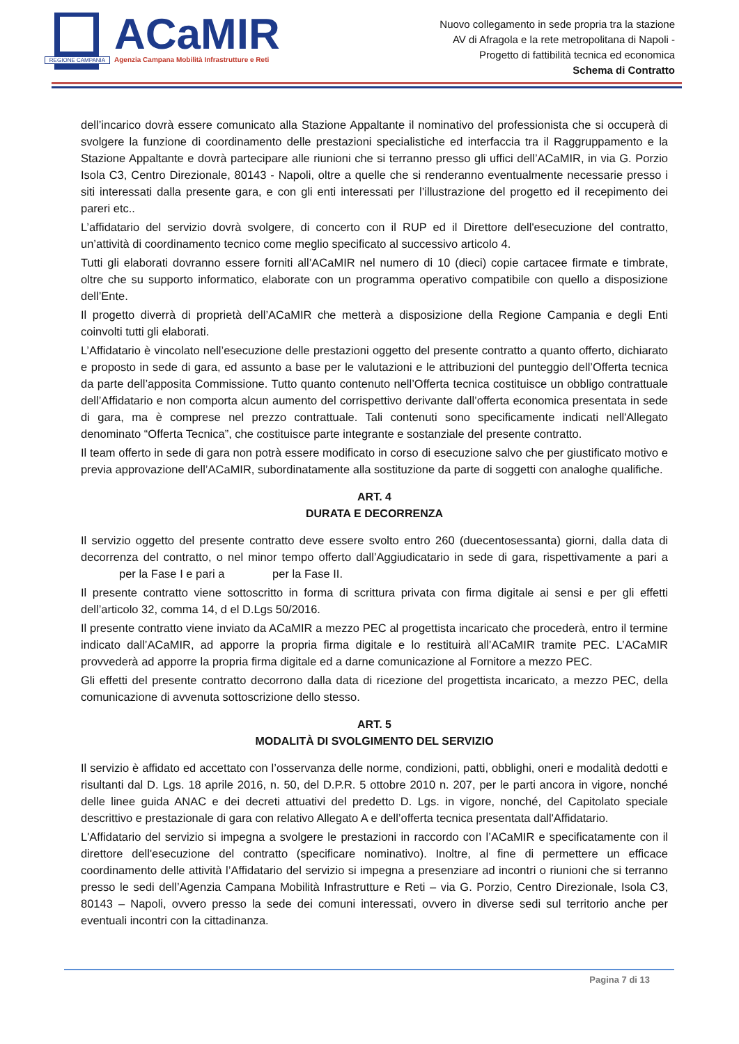REGIONE CAMPANIA
ACaMIR
Agenzia Campana Mobilità Infrastrutture e Reti
Nuovo collegamento in sede propria tra la stazione
AV di Afragola e la rete metropolitana di Napoli -
Progetto di fattibilità tecnica ed economica
Schema di Contratto
dell’incarico dovrà essere comunicato alla Stazione Appaltante il nominativo del professionista che si occuperà di svolgere la funzione di coordinamento delle prestazioni specialistiche ed interfaccia tra il Raggruppamento e la Stazione Appaltante e dovrà partecipare alle riunioni che si terranno presso gli uffici dell’ACaMIR, in via G. Porzio Isola C3, Centro Direzionale, 80143 - Napoli, oltre a quelle che si renderanno eventualmente necessarie presso i siti interessati dalla presente gara, e con gli enti interessati per l’illustrazione del progetto ed il recepimento dei pareri etc..
L’affidatario del servizio dovrà svolgere, di concerto con il RUP ed il Direttore dell'esecuzione del contratto, un’attività di coordinamento tecnico come meglio specificato al successivo articolo 4.
Tutti gli elaborati dovranno essere forniti all’ACaMIR nel numero di 10 (dieci) copie cartacee firmate e timbrate, oltre che su supporto informatico, elaborate con un programma operativo compatibile con quello a disposizione dell’Ente.
Il progetto diverrà di proprietà dell’ACaMIR che metterà a disposizione della Regione Campania e degli Enti coinvolti tutti gli elaborati.
L’Affidatario è vincolato nell’esecuzione delle prestazioni oggetto del presente contratto a quanto offerto, dichiarato e proposto in sede di gara, ed assunto a base per le valutazioni e le attribuzioni del punteggio dell’Offerta tecnica da parte dell’apposita Commissione. Tutto quanto contenuto nell’Offerta tecnica costituisce un obbligo contrattuale dell’Affidatario e non comporta alcun aumento del corrispettivo derivante dall’offerta economica presentata in sede di gara, ma è comprese nel prezzo contrattuale. Tali contenuti sono specificamente indicati nell'Allegato denominato “Offerta Tecnica”, che costituisce parte integrante e sostanziale del presente contratto.
Il team offerto in sede di gara non potrà essere modificato in corso di esecuzione salvo che per giustificato motivo e previa approvazione dell’ACaMIR, subordinatamente alla sostituzione da parte di soggetti con analoghe qualifiche.
ART. 4
DURATA E DECORRENZA
Il servizio oggetto del presente contratto deve essere svolto entro 260 (duecentosessanta) giorni, dalla data di decorrenza del contratto, o nel minor tempo offerto dall’Aggiudicatario in sede di gara, rispettivamente a pari a per la Fase I e pari a per la Fase II.
Il presente contratto viene sottoscritto in forma di scrittura privata con firma digitale ai sensi e per gli effetti dell’articolo 32, comma 14, d el D.Lgs 50/2016.
Il presente contratto viene inviato da ACaMIR a mezzo PEC al progettista incaricato che procederà, entro il termine indicato dall’ACaMIR, ad apporre la propria firma digitale e lo restituirà all’ACaMIR tramite PEC. L’ACaMIR provvederà ad apporre la propria firma digitale ed a darne comunicazione al Fornitore a mezzo PEC.
Gli effetti del presente contratto decorrono dalla data di ricezione del progettista incaricato, a mezzo PEC, della comunicazione di avvenuta sottoscrizione dello stesso.
ART. 5
MODALITÀ DI SVOLGIMENTO DEL SERVIZIO
Il servizio è affidato ed accettato con l’osservanza delle norme, condizioni, patti, obblighi, oneri e modalità dedotti e risultanti dal D. Lgs. 18 aprile 2016, n. 50, del D.P.R. 5 ottobre 2010 n. 207, per le parti ancora in vigore, nonché delle linee guida ANAC e dei decreti attuativi del predetto D. Lgs. in vigore, nonché, del Capitolato speciale descrittivo e prestazionale di gara con relativo Allegato A e dell’offerta tecnica presentata dall'Affidatario.
L'Affidatario del servizio si impegna a svolgere le prestazioni in raccordo con l’ACaMIR e specificatamente con il direttore dell'esecuzione del contratto (specificare nominativo). Inoltre, al fine di permettere un efficace coordinamento delle attività l’Affidatario del servizio si impegna a presenziare ad incontri o riunioni che si terranno presso le sedi dell’Agenzia Campana Mobilità Infrastrutture e Reti – via G. Porzio, Centro Direzionale, Isola C3, 80143 – Napoli, ovvero presso la sede dei comuni interessati, ovvero in diverse sedi sul territorio anche per eventuali incontri con la cittadinanza.
Pagina 7 di 13